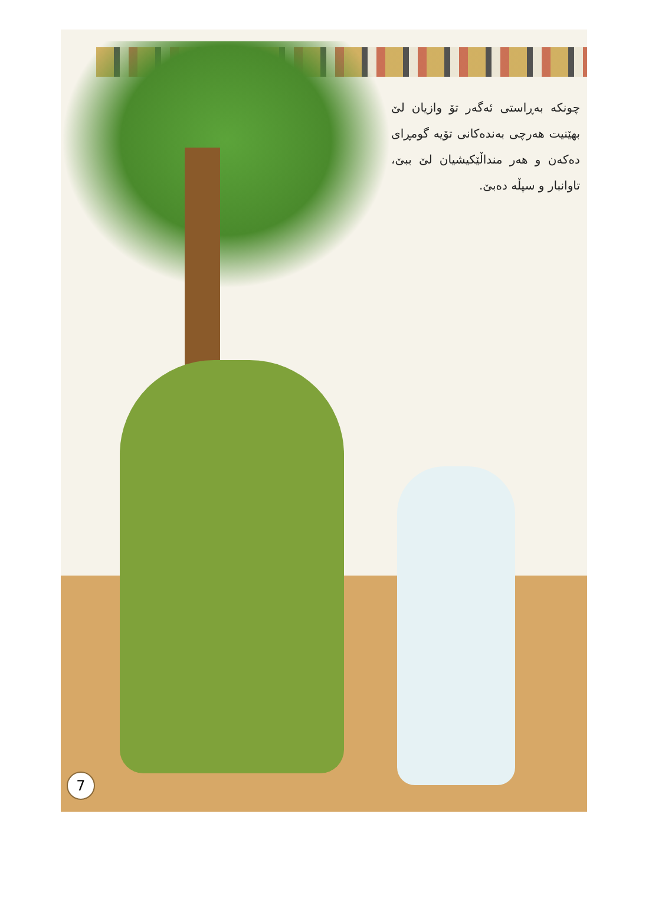چونکە بەڕاستی ئەگەر تۆ وازیان لێ بهێنیت هەرچی بەندەکانی تۆیە گومڕای دەکەن و هەر منداڵێکیشیان لێ ببێ، تاوانبار و سپڵە دەبێ.
7